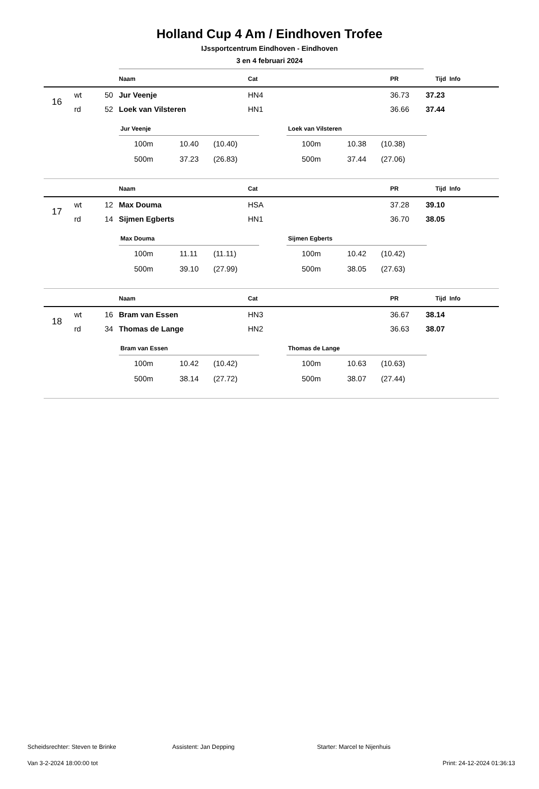Holland Cup 4 Am / Eindhoven Trofee
IJssportcentrum Eindhoven - Eindhoven
3 en 4 februari 2024
| | | | Naam | Cat | PR | Tijd | Info |
| --- | --- | --- | --- | --- | --- | --- | --- |
| 16 | wt | 50 | Jur Veenje | HN4 | 36.73 | 37.23 | |
| | rd | 52 | Loek van Vilsteren | HN1 | 36.66 | 37.44 | |
Jur Veenje
| 100m | 10.40 | (10.40) |
| 500m | 37.23 | (26.83) |
Loek van Vilsteren
| 100m | 10.38 | (10.38) |
| 500m | 37.44 | (27.06) |
| | | | Naam | Cat | PR | Tijd | Info |
| --- | --- | --- | --- | --- | --- | --- | --- |
| 17 | wt | 12 | Max Douma | HSA | 37.28 | 39.10 | |
| | rd | 14 | Sijmen Egberts | HN1 | 36.70 | 38.05 | |
Max Douma
| 100m | 11.11 | (11.11) |
| 500m | 39.10 | (27.99) |
Sijmen Egberts
| 100m | 10.42 | (10.42) |
| 500m | 38.05 | (27.63) |
| | | | Naam | Cat | PR | Tijd | Info |
| --- | --- | --- | --- | --- | --- | --- | --- |
| 18 | wt | 16 | Bram van Essen | HN3 | 36.67 | 38.14 | |
| | rd | 34 | Thomas de Lange | HN2 | 36.63 | 38.07 | |
Bram van Essen
| 100m | 10.42 | (10.42) |
| 500m | 38.14 | (27.72) |
Thomas de Lange
| 100m | 10.63 | (10.63) |
| 500m | 38.07 | (27.44) |
Scheidsrechter: Steven te Brinke Assistent: Jan Depping Starter: Marcel te Nijenhuis
Van 3-2-2024 18:00:00 tot Print: 24-12-2024 01:36:13